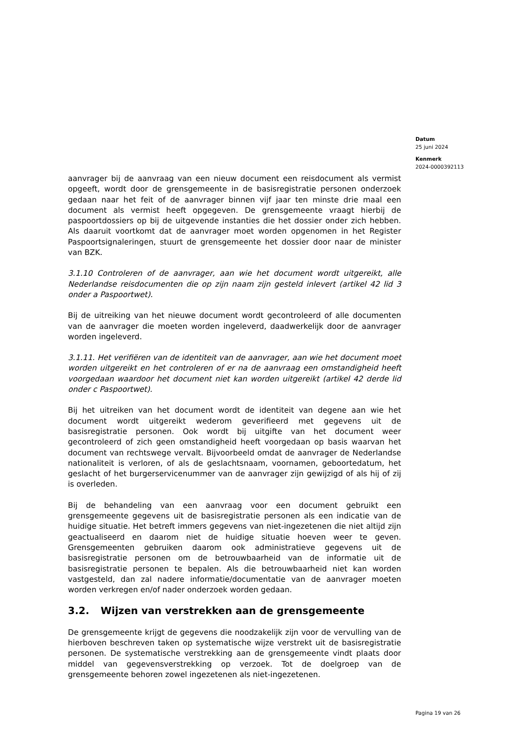Datum
25 juni 2024
Kenmerk
2024-0000392113
aanvrager bij de aanvraag van een nieuw document een reisdocument als vermist opgeeft, wordt door de grensgemeente in de basisregistratie personen onderzoek gedaan naar het feit of de aanvrager binnen vijf jaar ten minste drie maal een document als vermist heeft opgegeven. De grensgemeente vraagt hierbij de paspoortdossiers op bij de uitgevende instanties die het dossier onder zich hebben. Als daaruit voortkomt dat de aanvrager moet worden opgenomen in het Register Paspoortsignaleringen, stuurt de grensgemeente het dossier door naar de minister van BZK.
3.1.10 Controleren of de aanvrager, aan wie het document wordt uitgereikt, alle Nederlandse reisdocumenten die op zijn naam zijn gesteld inlevert (artikel 42 lid 3 onder a Paspoortwet).
Bij de uitreiking van het nieuwe document wordt gecontroleerd of alle documenten van de aanvrager die moeten worden ingeleverd, daadwerkelijk door de aanvrager worden ingeleverd.
3.1.11. Het verifiëren van de identiteit van de aanvrager, aan wie het document moet worden uitgereikt en het controleren of er na de aanvraag een omstandigheid heeft voorgedaan waardoor het document niet kan worden uitgereikt (artikel 42 derde lid onder c Paspoortwet).
Bij het uitreiken van het document wordt de identiteit van degene aan wie het document wordt uitgereikt wederom geverifieerd met gegevens uit de basisregistratie personen. Ook wordt bij uitgifte van het document weer gecontroleerd of zich geen omstandigheid heeft voorgedaan op basis waarvan het document van rechtswege vervalt. Bijvoorbeeld omdat de aanvrager de Nederlandse nationaliteit is verloren, of als de geslachtsnaam, voornamen, geboortedatum, het geslacht of het burgerservicenummer van de aanvrager zijn gewijzigd of als hij of zij is overleden.
Bij de behandeling van een aanvraag voor een document gebruikt een grensgemeente gegevens uit de basisregistratie personen als een indicatie van de huidige situatie. Het betreft immers gegevens van niet-ingezetenen die niet altijd zijn geactualiseerd en daarom niet de huidige situatie hoeven weer te geven. Grensgemeenten gebruiken daarom ook administratieve gegevens uit de basisregistratie personen om de betrouwbaarheid van de informatie uit de basisregistratie personen te bepalen. Als die betrouwbaarheid niet kan worden vastgesteld, dan zal nadere informatie/documentatie van de aanvrager moeten worden verkregen en/of nader onderzoek worden gedaan.
3.2. Wijzen van verstrekken aan de grensgemeente
De grensgemeente krijgt de gegevens die noodzakelijk zijn voor de vervulling van de hierboven beschreven taken op systematische wijze verstrekt uit de basisregistratie personen. De systematische verstrekking aan de grensgemeente vindt plaats door middel van gegevensverstrekking op verzoek. Tot de doelgroep van de grensgemeente behoren zowel ingezetenen als niet-ingezetenen.
Pagina 19 van 26